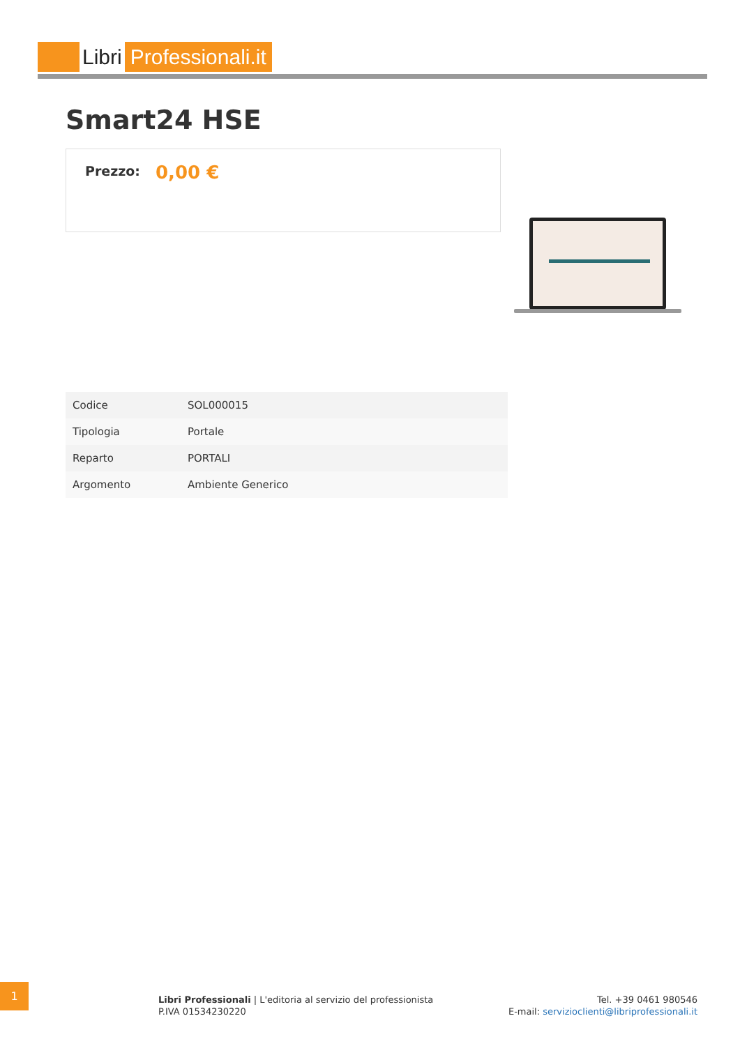Libri Professionali.it
Smart24 HSE
Prezzo: 0,00 €
| Codice | SOL000015 |
| Tipologia | Portale |
| Reparto | PORTALI |
| Argomento | Ambiente Generico |
1
Libri Professionali | L'editoria al servizio del professionista
P.IVA 01534230220
Tel. +39 0461 980546
E-mail: servizioclienti@libriprofessionali.it